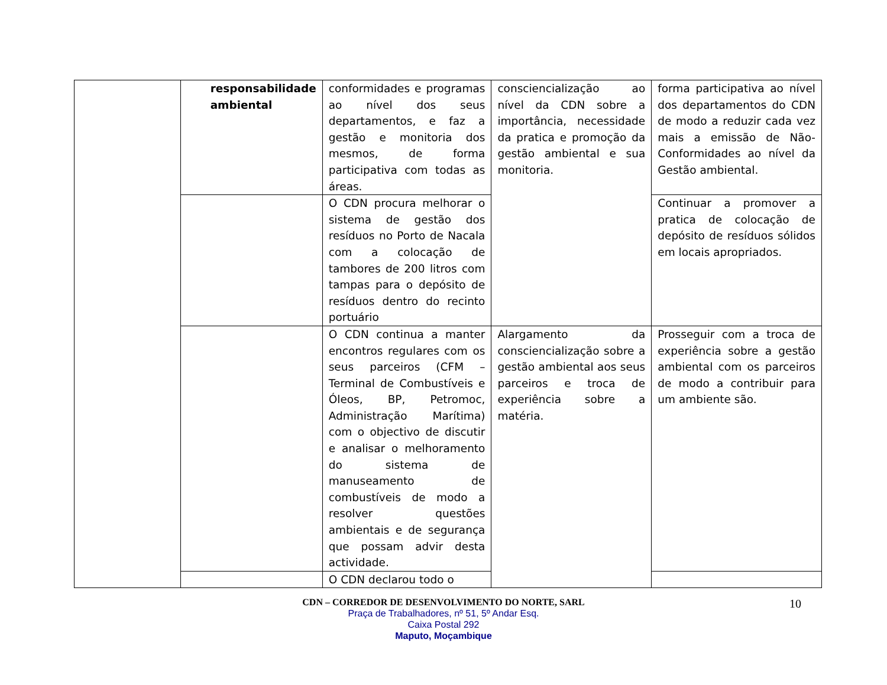| | responsabilidade ambiental | conformidades e programas ao nível dos seus departamentos, e faz a gestão e monitoria dos mesmos, de forma participativa com todas as áreas. | consciencialização ao nível da CDN sobre a importância, necessidade da pratica e promoção da gestão ambiental e sua monitoria. | forma participativa ao nível dos departamentos do CDN de modo a reduzir cada vez mais a emissão de Não-Conformidades ao nível da Gestão ambiental. |
| | | O CDN procura melhorar o sistema de gestão dos resíduos no Porto de Nacala com a colocação de tambores de 200 litros com tampas para o depósito de resíduos dentro do recinto portuário | | Continuar a promover a pratica de colocação de depósito de resíduos sólidos em locais apropriados. |
| | | O CDN continua a manter encontros regulares com os seus parceiros (CFM – Terminal de Combustíveis e Óleos, BP, Petromoc, Administração Marítima) com o objectivo de discutir e analisar o melhoramento do sistema de manuseamento de combustíveis de modo a resolver questões ambientais e de segurança que possam advir desta actividade. | Alargamento da consciencialização sobre a gestão ambiental aos seus parceiros e troca de experiência sobre a matéria. | Prosseguir com a troca de experiência sobre a gestão ambiental com os parceiros de modo a contribuir para um ambiente são. |
| | | O CDN declarou todo o | | |
CDN – CORREDOR DE DESENVOLVIMENTO DO NORTE, SARL
Praça de Trabalhadores, nº 51, 5º Andar Esq.
Caixa Postal 292
Maputo, Moçambique
10